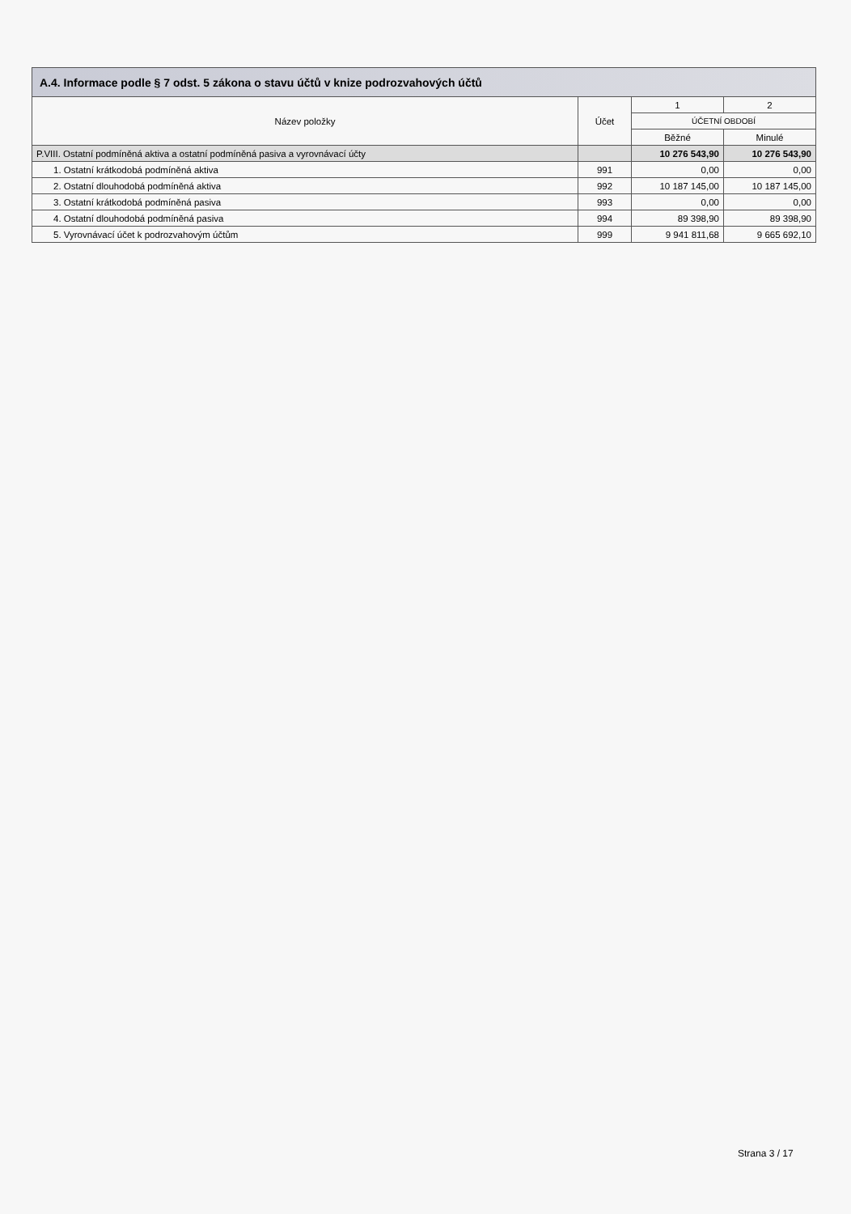A.4. Informace podle § 7 odst. 5 zákona o stavu účtů v knize podrozvahových účtů
| Název položky | Účet | 1 | 2 |
| --- | --- | --- | --- |
| | | ÚČETNÍ OBDOBÍ | |
| | | Běžné | Minulé |
| P.VIII. Ostatní podmíněná aktiva a ostatní podmíněná pasiva a vyrovnávací účty | | 10 276 543,90 | 10 276 543,90 |
| 1. Ostatní krátkodobá podmíněná aktiva | 991 | 0,00 | 0,00 |
| 2. Ostatní dlouhodobá podmíněná aktiva | 992 | 10 187 145,00 | 10 187 145,00 |
| 3. Ostatní krátkodobá podmíněná pasiva | 993 | 0,00 | 0,00 |
| 4. Ostatní dlouhodobá podmíněná pasiva | 994 | 89 398,90 | 89 398,90 |
| 5. Vyrovnávací účet k podrozvahovým účtům | 999 | 9 941 811,68 | 9 665 692,10 |
Strana 3 / 17